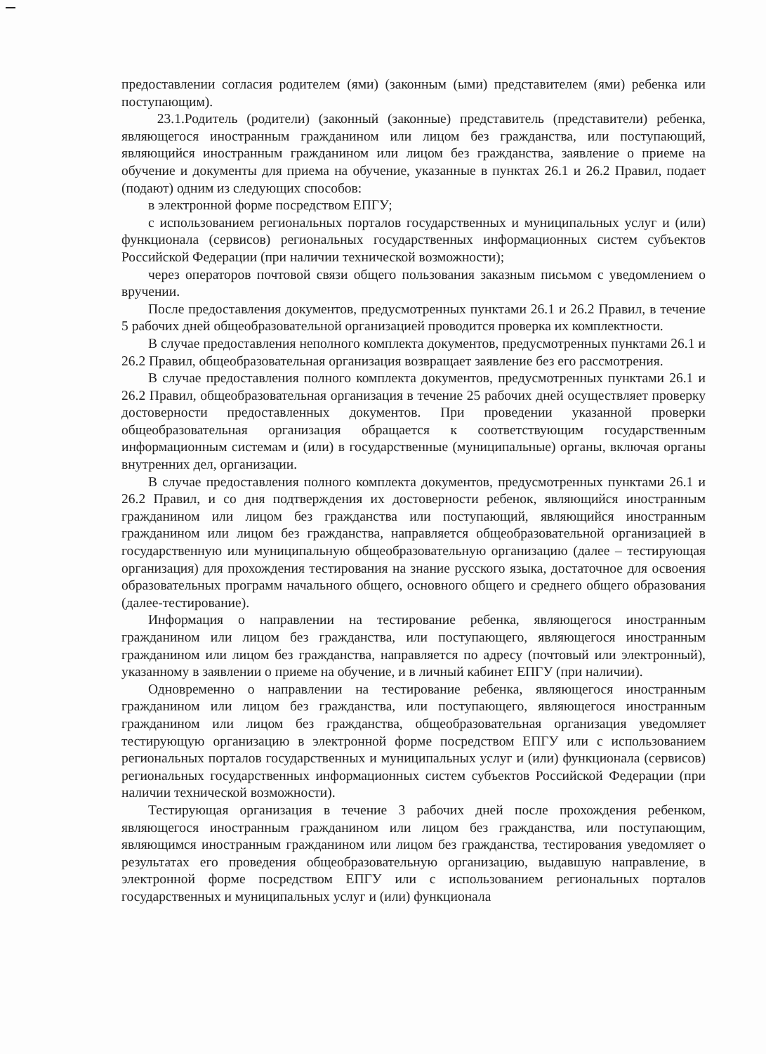предоставлении согласия родителем (ями) (законным (ыми) представителем (ями) ребенка или поступающим).
23.1.Родитель (родители) (законный (законные) представитель (представители) ребенка, являющегося иностранным гражданином или лицом без гражданства, или поступающий, являющийся иностранным гражданином или лицом без гражданства, заявление о приеме на обучение и документы для приема на обучение, указанные в пунктах 26.1 и 26.2 Правил, подает (подают) одним из следующих способов:
в электронной форме посредством ЕПГУ;
с использованием региональных порталов государственных и муниципальных услуг и (или) функционала (сервисов) региональных государственных информационных систем субъектов Российской Федерации (при наличии технической возможности);
через операторов почтовой связи общего пользования заказным письмом с уведомлением о вручении.
После предоставления документов, предусмотренных пунктами 26.1 и 26.2 Правил, в течение 5 рабочих дней общеобразовательной организацией проводится проверка их комплектности.
В случае предоставления неполного комплекта документов, предусмотренных пунктами 26.1 и 26.2 Правил, общеобразовательная организация возвращает заявление без его рассмотрения.
В случае предоставления полного комплекта документов, предусмотренных пунктами 26.1 и 26.2 Правил, общеобразовательная организация в течение 25 рабочих дней осуществляет проверку достоверности предоставленных документов. При проведении указанной проверки общеобразовательная организация обращается к соответствующим государственным информационным системам и (или) в государственные (муниципальные) органы, включая органы внутренних дел, организации.
В случае предоставления полного комплекта документов, предусмотренных пунктами 26.1 и 26.2 Правил, и со дня подтверждения их достоверности ребенок, являющийся иностранным гражданином или лицом без гражданства или поступающий, являющийся иностранным гражданином или лицом без гражданства, направляется общеобразовательной организацией в государственную или муниципальную общеобразовательную организацию (далее – тестирующая организация) для прохождения тестирования на знание русского языка, достаточное для освоения образовательных программ начального общего, основного общего и среднего общего образования (далее-тестирование).
Информация о направлении на тестирование ребенка, являющегося иностранным гражданином или лицом без гражданства, или поступающего, являющегося иностранным гражданином или лицом без гражданства, направляется по адресу (почтовый или электронный), указанному в заявлении о приеме на обучение, и в личный кабинет ЕПГУ (при наличии).
Одновременно о направлении на тестирование ребенка, являющегося иностранным гражданином или лицом без гражданства, или поступающего, являющегося иностранным гражданином или лицом без гражданства, общеобразовательная организация уведомляет тестирующую организацию в электронной форме посредством ЕПГУ или с использованием региональных порталов государственных и муниципальных услуг и (или) функционала (сервисов) региональных государственных информационных систем субъектов Российской Федерации (при наличии технической возможности).
Тестирующая организация в течение 3 рабочих дней после прохождения ребенком, являющегося иностранным гражданином или лицом без гражданства, или поступающим, являющимся иностранным гражданином или лицом без гражданства, тестирования уведомляет о результатах его проведения общеобразовательную организацию, выдавшую направление, в электронной форме посредством ЕПГУ или с использованием региональных порталов государственных и муниципальных услуг и (или) функционала